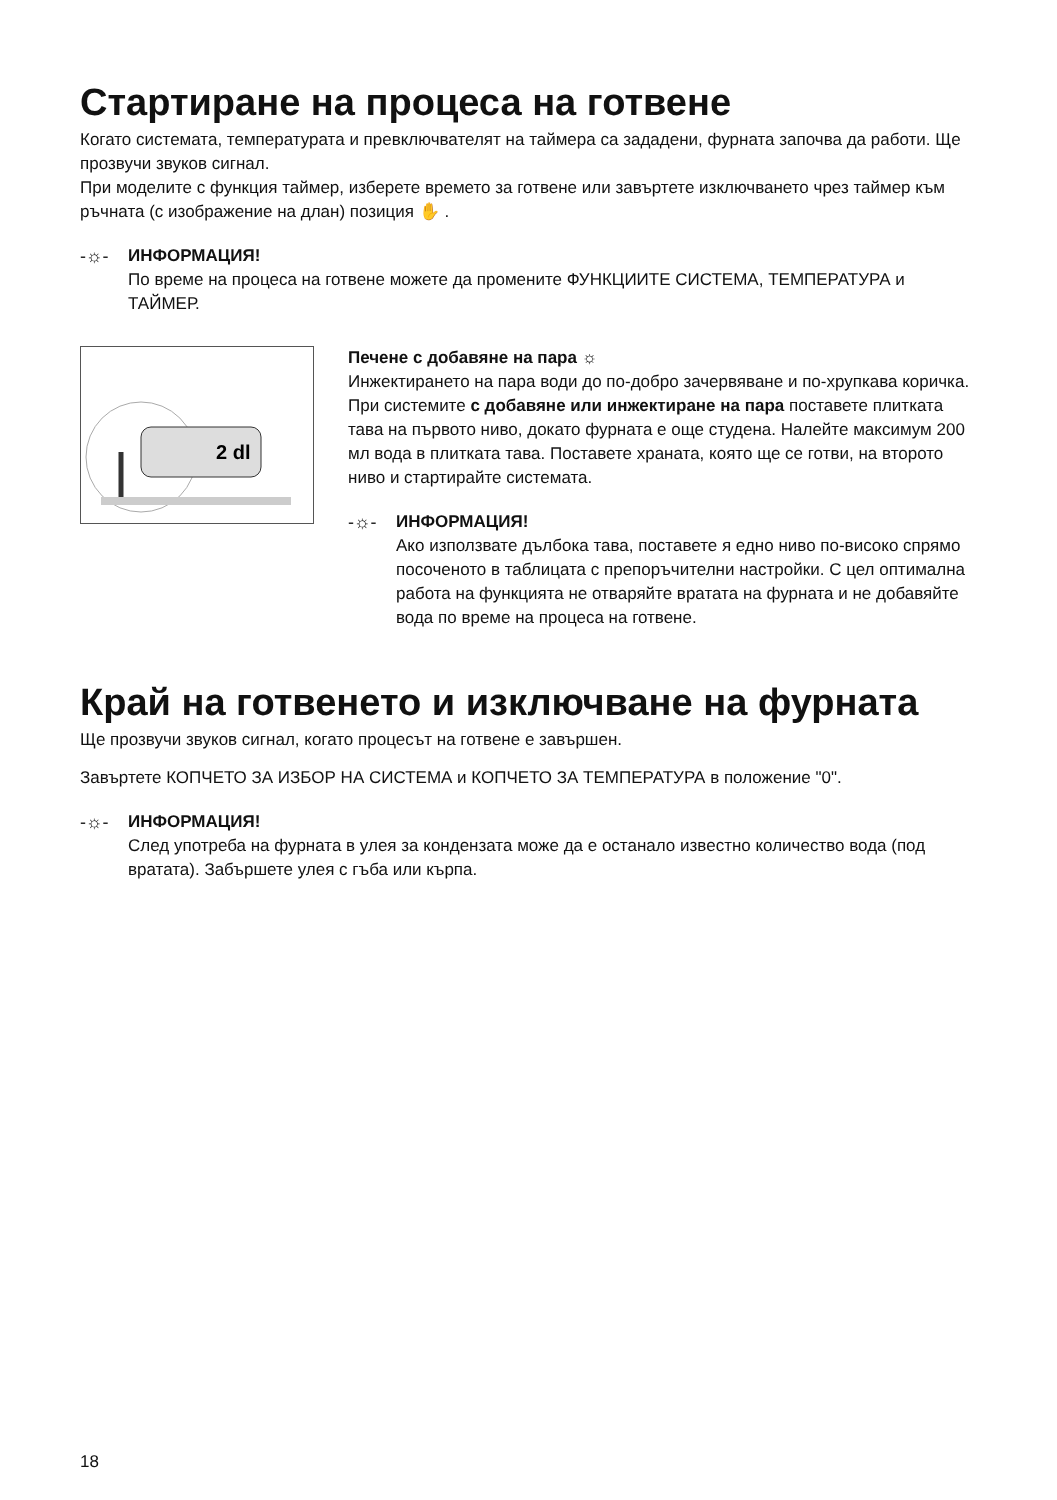Стартиране на процеса на готвене
Когато системата, температурата и превключвателят на таймера са зададени, фурната започва да работи. Ще прозвучи звуков сигнал.
При моделите с функция таймер, изберете времето за готвене или завъртете изключването чрез таймер към ръчната (с изображение на длан) позиция ✋ .
-☼- ИНФОРМАЦИЯ!
По време на процеса на готвене можете да промените ФУНКЦИИТЕ СИСТЕМА, ТЕМПЕРАТУРА и ТАЙМЕР.
2 dl
Печене с добавяне на пара ☼
Инжектирането на пара води до по-добро зачервяване и по-хрупкава коричка.
При системите с добавяне или инжектиране на пара поставете плитката тава на първото ниво, докато фурната е още студена. Налейте максимум 200 мл вода в плитката тава. Поставете храната, която ще се готви, на второто ниво и стартирайте системата.
-☼- ИНФОРМАЦИЯ!
Ако използвате дълбока тава, поставете я едно ниво по-високо спрямо посоченото в таблицата с препоръчителни настройки. С цел оптимална работа на функцията не отваряйте вратата на фурната и не добавяйте вода по време на процеса на готвене.
Край на готвенето и изключване на фурната
Ще прозвучи звуков сигнал, когато процесът на готвене е завършен.
Завъртете КОПЧЕТО ЗА ИЗБОР НА СИСТЕМА и КОПЧЕТО ЗА ТЕМПЕРАТУРА в положение "0".
-☼- ИНФОРМАЦИЯ!
След употреба на фурната в улея за кондензата може да е останало известно количество вода (под вратата). Забършете улея с гъба или кърпа.
18